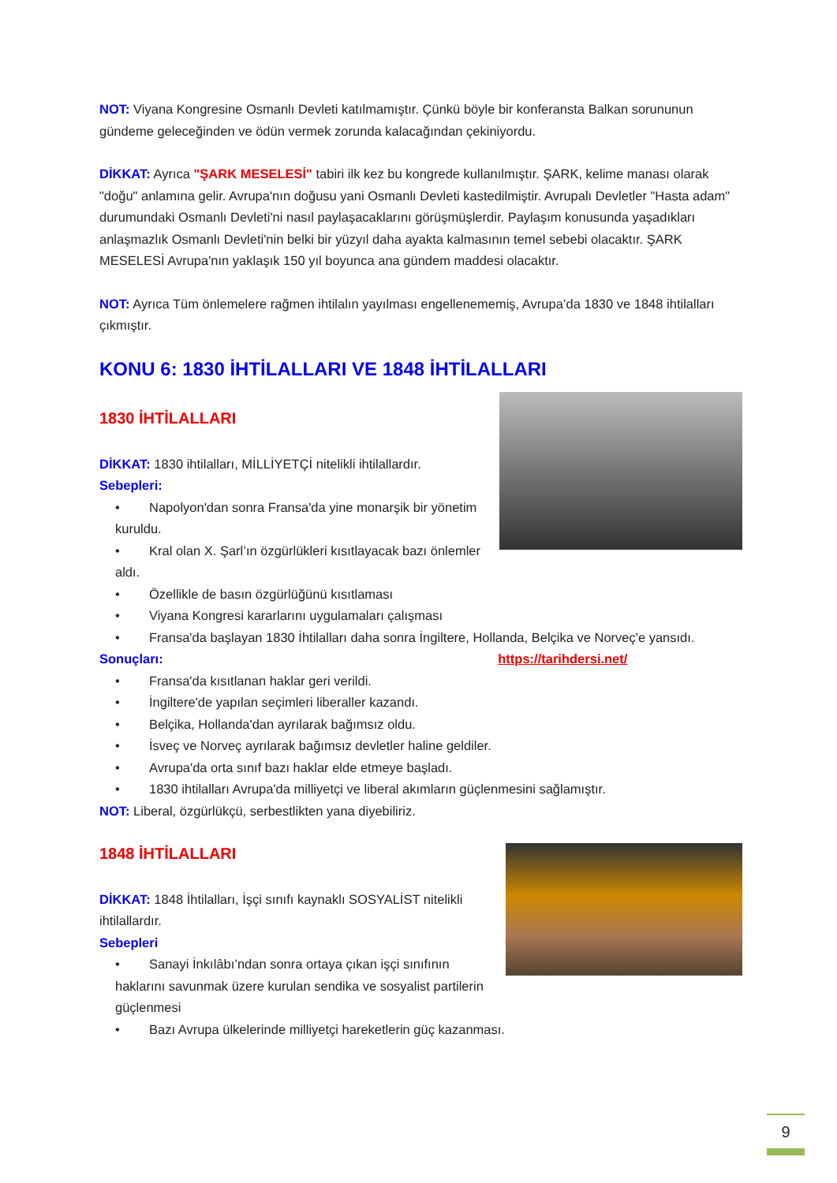NOT: Viyana Kongresine Osmanlı Devleti katılmamıştır. Çünkü böyle bir konferansta Balkan sorununun gündeme geleceğinden ve ödün vermek zorunda kalacağından çekiniyordu.
DİKKAT: Ayrıca "ŞARK MESELESİ" tabiri ilk kez bu kongrede kullanılmıştır. ŞARK, kelime manası olarak "doğu" anlamına gelir. Avrupa'nın doğusu yani Osmanlı Devleti kastedilmiştir. Avrupalı Devletler "Hasta adam" durumundaki Osmanlı Devleti'ni nasıl paylaşacaklarını görüşmüşlerdir. Paylaşım konusunda yaşadıkları anlaşmazlık Osmanlı Devleti'nin belki bir yüzyıl daha ayakta kalmasının temel sebebi olacaktır. ŞARK MESELESİ Avrupa'nın yaklaşık 150 yıl boyunca ana gündem maddesi olacaktır.
NOT: Ayrıca Tüm önlemelere rağmen ihtilalın yayılması engellenememiş, Avrupa’da 1830 ve 1848 ihtilalları çıkmıştır.
KONU 6: 1830 İHTİLALLARI VE 1848 İHTİLALLARI
1830 İHTİLALLARI
DİKKAT: 1830 ihtilalları, MİLLİYETÇİ nitelikli ihtilallardır.
Sebepleri:
• Napolyon'dan sonra Fransa'da yine monarşik bir yönetim kuruldu.
• Kral olan X. Şarl’ın özgürlükleri kısıtlayacak bazı önlemler aldı.
• Özellikle de basın özgürlüğünü kısıtlaması
• Viyana Kongresi kararlarını uygulamaları çalışması
• Fransa'da başlayan 1830 İhtilalları daha sonra İngiltere, Hollanda, Belçika ve Norveç'e yansıdı.
Sonuçları: https://tarihdersi.net/
• Fransa'da kısıtlanan haklar geri verildi.
• İngiltere'de yapılan seçimleri liberaller kazandı.
• Belçika, Hollanda'dan ayrılarak bağımsız oldu.
• İsveç ve Norveç ayrılarak bağımsız devletler haline geldiler.
• Avrupa'da orta sınıf bazı haklar elde etmeye başladı.
• 1830 ihtilalları Avrupa'da milliyetçi ve liberal akımların güçlenmesini sağlamıştır.
NOT: Liberal, özgürlükçü, serbestlikten yana diyebiliriz.
1848 İHTİLALLARI
DİKKAT: 1848 İhtilalları, İşçi sınıfı kaynaklı SOSYALİST nitelikli ihtilallardır.
Sebepleri
• Sanayi İnkılâbı’ndan sonra ortaya çıkan işçi sınıfının haklarını savunmak üzere kurulan sendika ve sosyalist partilerin güçlenmesi
• Bazı Avrupa ülkelerinde milliyetçi hareketlerin güç kazanması.
9